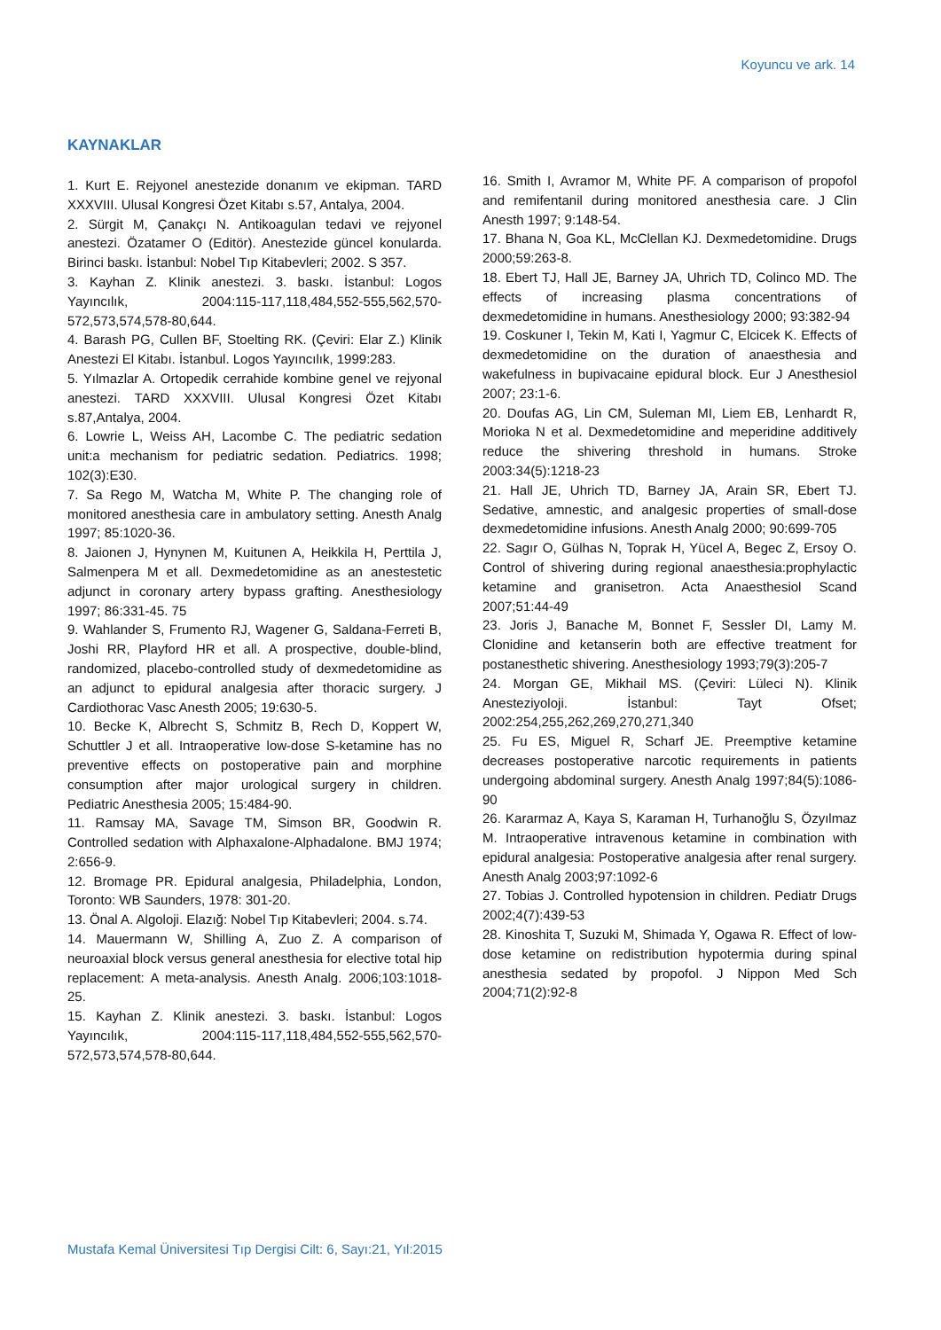Koyuncu ve ark. 14
KAYNAKLAR
1. Kurt E. Rejyonel anestezide donanım ve ekipman. TARD XXXVIII. Ulusal Kongresi Özet Kitabı s.57, Antalya, 2004.
2. Sürgit M, Çanakçı N. Antikoagulan tedavi ve rejyonel anestezi. Özatamer O (Editör). Anestezide güncel konularda. Birinci baskı. İstanbul: Nobel Tıp Kitabevleri; 2002. S 357.
3. Kayhan Z. Klinik anestezi. 3. baskı. İstanbul: Logos Yayıncılık, 2004:115-117,118,484,552-555,562,570-572,573,574,578-80,644.
4. Barash PG, Cullen BF, Stoelting RK. (Çeviri: Elar Z.) Klinik Anestezi El Kitabı. İstanbul. Logos Yayıncılık, 1999:283.
5. Yılmazlar A. Ortopedik cerrahide kombine genel ve rejyonal anestezi. TARD XXXVIII. Ulusal Kongresi Özet Kitabı s.87,Antalya, 2004.
6. Lowrie L, Weiss AH, Lacombe C. The pediatric sedation unit:a mechanism for pediatric sedation. Pediatrics. 1998; 102(3):E30.
7. Sa Rego M, Watcha M, White P. The changing role of monitored anesthesia care in ambulatory setting. Anesth Analg 1997; 85:1020-36.
8. Jaionen J, Hynynen M, Kuitunen A, Heikkila H, Perttila J, Salmenpera M et all. Dexmedetomidine as an anestestetic adjunct in coronary artery bypass grafting. Anesthesiology 1997; 86:331-45. 75
9. Wahlander S, Frumento RJ, Wagener G, Saldana-Ferreti B, Joshi RR, Playford HR et all. A prospective, double-blind, randomized, placebo-controlled study of dexmedetomidine as an adjunct to epidural analgesia after thoracic surgery. J Cardiothorac Vasc Anesth 2005; 19:630-5.
10. Becke K, Albrecht S, Schmitz B, Rech D, Koppert W, Schuttler J et all. Intraoperative low-dose S-ketamine has no preventive effects on postoperative pain and morphine consumption after major urological surgery in children. Pediatric Anesthesia 2005; 15:484-90.
11. Ramsay MA, Savage TM, Simson BR, Goodwin R. Controlled sedation with Alphaxalone-Alphadalone. BMJ 1974; 2:656-9.
12. Bromage PR. Epidural analgesia, Philadelphia, London, Toronto: WB Saunders, 1978: 301-20.
13. Önal A. Algoloji. Elazığ: Nobel Tıp Kitabevleri; 2004. s.74.
14. Mauermann W, Shilling A, Zuo Z. A comparison of neuroaxial block versus general anesthesia for elective total hip replacement: A meta-analysis. Anesth Analg. 2006;103:1018-25.
15. Kayhan Z. Klinik anestezi. 3. baskı. İstanbul: Logos Yayıncılık, 2004:115-117,118,484,552-555,562,570-572,573,574,578-80,644.
16. Smith I, Avramor M, White PF. A comparison of propofol and remifentanil during monitored anesthesia care. J Clin Anesth 1997; 9:148-54.
17. Bhana N, Goa KL, McClellan KJ. Dexmedetomidine. Drugs 2000;59:263-8.
18. Ebert TJ, Hall JE, Barney JA, Uhrich TD, Colinco MD. The effects of increasing plasma concentrations of dexmedetomidine in humans. Anesthesiology 2000; 93:382-94
19. Coskuner I, Tekin M, Kati I, Yagmur C, Elcicek K. Effects of dexmedetomidine on the duration of anaesthesia and wakefulness in bupivacaine epidural block. Eur J Anesthesiol 2007; 23:1-6.
20. Doufas AG, Lin CM, Suleman MI, Liem EB, Lenhardt R, Morioka N et al. Dexmedetomidine and meperidine additively reduce the shivering threshold in humans. Stroke 2003:34(5):1218-23
21. Hall JE, Uhrich TD, Barney JA, Arain SR, Ebert TJ. Sedative, amnestic, and analgesic properties of small-dose dexmedetomidine infusions. Anesth Analg 2000; 90:699-705
22. Sagır O, Gülhas N, Toprak H, Yücel A, Begec Z, Ersoy O. Control of shivering during regional anaesthesia:prophylactic ketamine and granisetron. Acta Anaesthesiol Scand 2007;51:44-49
23. Joris J, Banache M, Bonnet F, Sessler DI, Lamy M. Clonidine and ketanserin both are effective treatment for postanesthetic shivering. Anesthesiology 1993;79(3):205-7
24. Morgan GE, Mikhail MS. (Çeviri: Lüleci N). Klinik Anesteziyoloji. İstanbul: Tayt Ofset; 2002:254,255,262,269,270,271,340
25. Fu ES, Miguel R, Scharf JE. Preemptive ketamine decreases postoperative narcotic requirements in patients undergoing abdominal surgery. Anesth Analg 1997;84(5):1086-90
26. Kararmaz A, Kaya S, Karaman H, Turhanoğlu S, Özyılmaz M. Intraoperative intravenous ketamine in combination with epidural analgesia: Postoperative analgesia after renal surgery. Anesth Analg 2003;97:1092-6
27. Tobias J. Controlled hypotension in children. Pediatr Drugs 2002;4(7):439-53
28. Kinoshita T, Suzuki M, Shimada Y, Ogawa R. Effect of low-dose ketamine on redistribution hypotermia during spinal anesthesia sedated by propofol. J Nippon Med Sch 2004;71(2):92-8
Mustafa Kemal Üniversitesi Tıp Dergisi Cilt: 6, Sayı:21, Yıl:2015